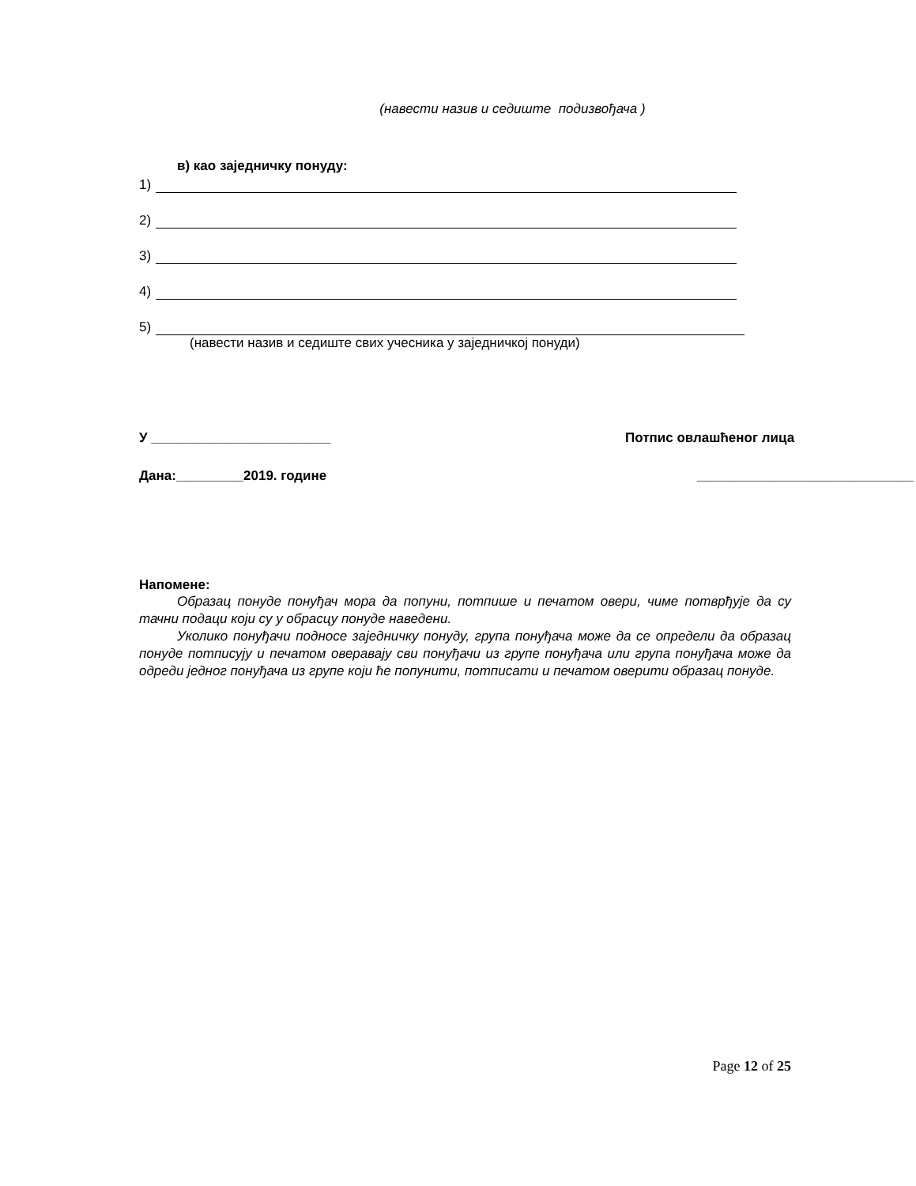(навести назив и седиште подизвођача )
в) као заједничку понуду:
1)
2)
3)
4)
5)
(навести назив и седиште свих учесника у заједничкој понуди)
У ________________________ Потпис овлашћеног лица
Дана:_________2019. године _____________________________
Напомене:
Образац понуде понуђач мора да попуни, потпише и печатом овери, чиме потврђује да су тачни подаци који су у обрасцу понуде наведени.
Уколико понуђачи подносе заједничку понуду, група понуђача може да се определи да образац понуде потписују и печатом оверавају сви понуђачи из групе понуђача или група понуђача може да одреди једног понуђача из групе који ће попунити, потписати и печатом оверити образац понуде.
Page 12 of 25